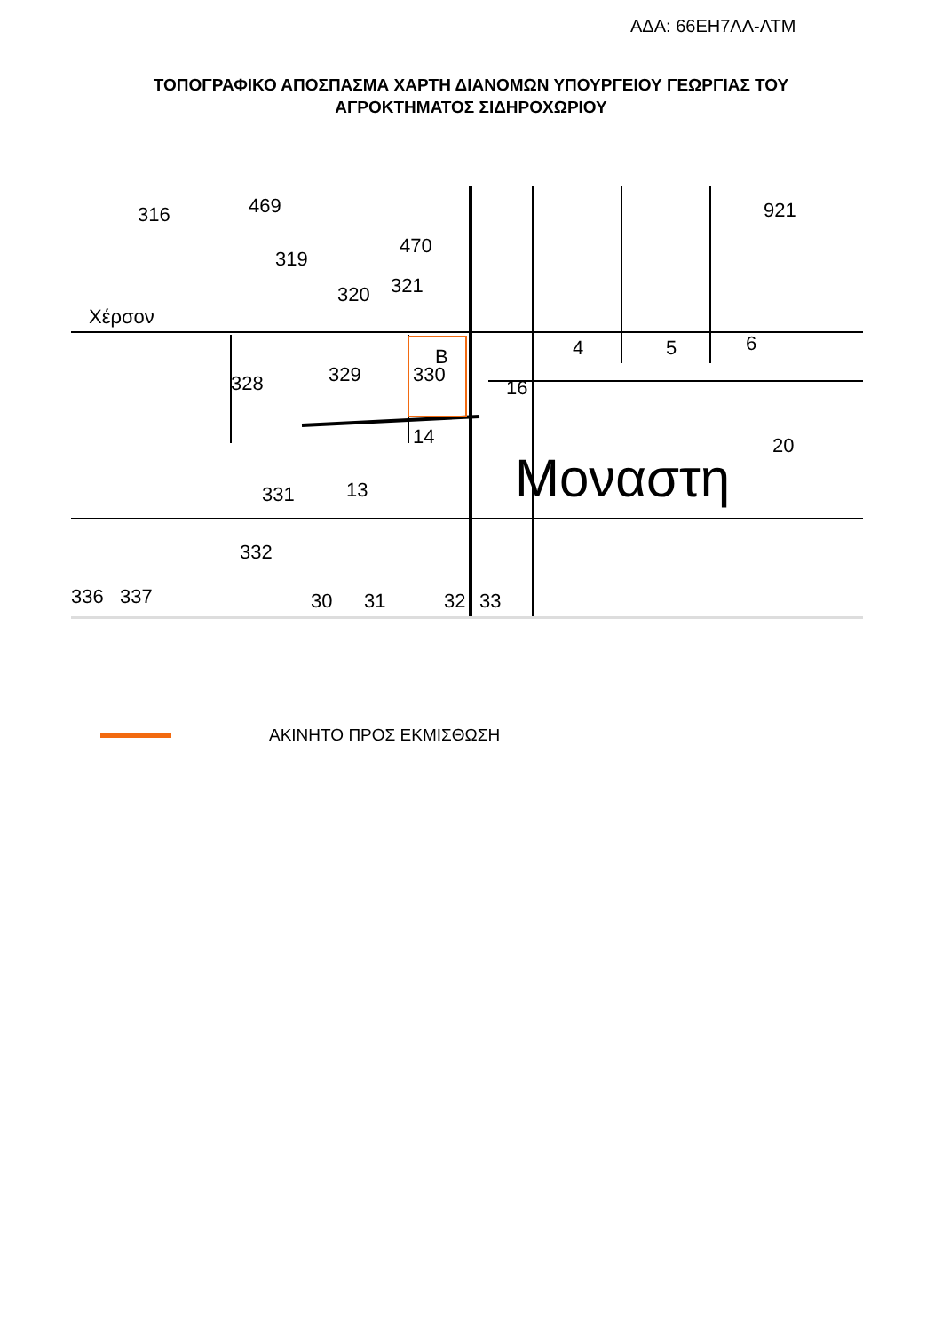ΑΔΑ: 66ΕΗ7ΛΛ-ΛΤΜ
ΤΟΠΟΓΡΑΦΙΚΟ ΑΠΟΣΠΑΣΜΑ ΧΑΡΤΗ ΔΙΑΝΟΜΩΝ ΥΠΟΥΡΓΕΙΟΥ ΓΕΩΡΓΙΑΣ ΤΟΥ
ΑΓΡΟΚΤΗΜΑΤΟΣ ΣΙΔΗΡΟΧΩΡΙΟΥ
316
469
319
320
321
470
Χέρσον
B
329
330
328
331
332
13
14
16
4
5
6
921
20
Μοναστη
336
337
30
31
32
33
ΑΚΙΝΗΤΟ ΠΡΟΣ ΕΚΜΙΣΘΩΣΗ